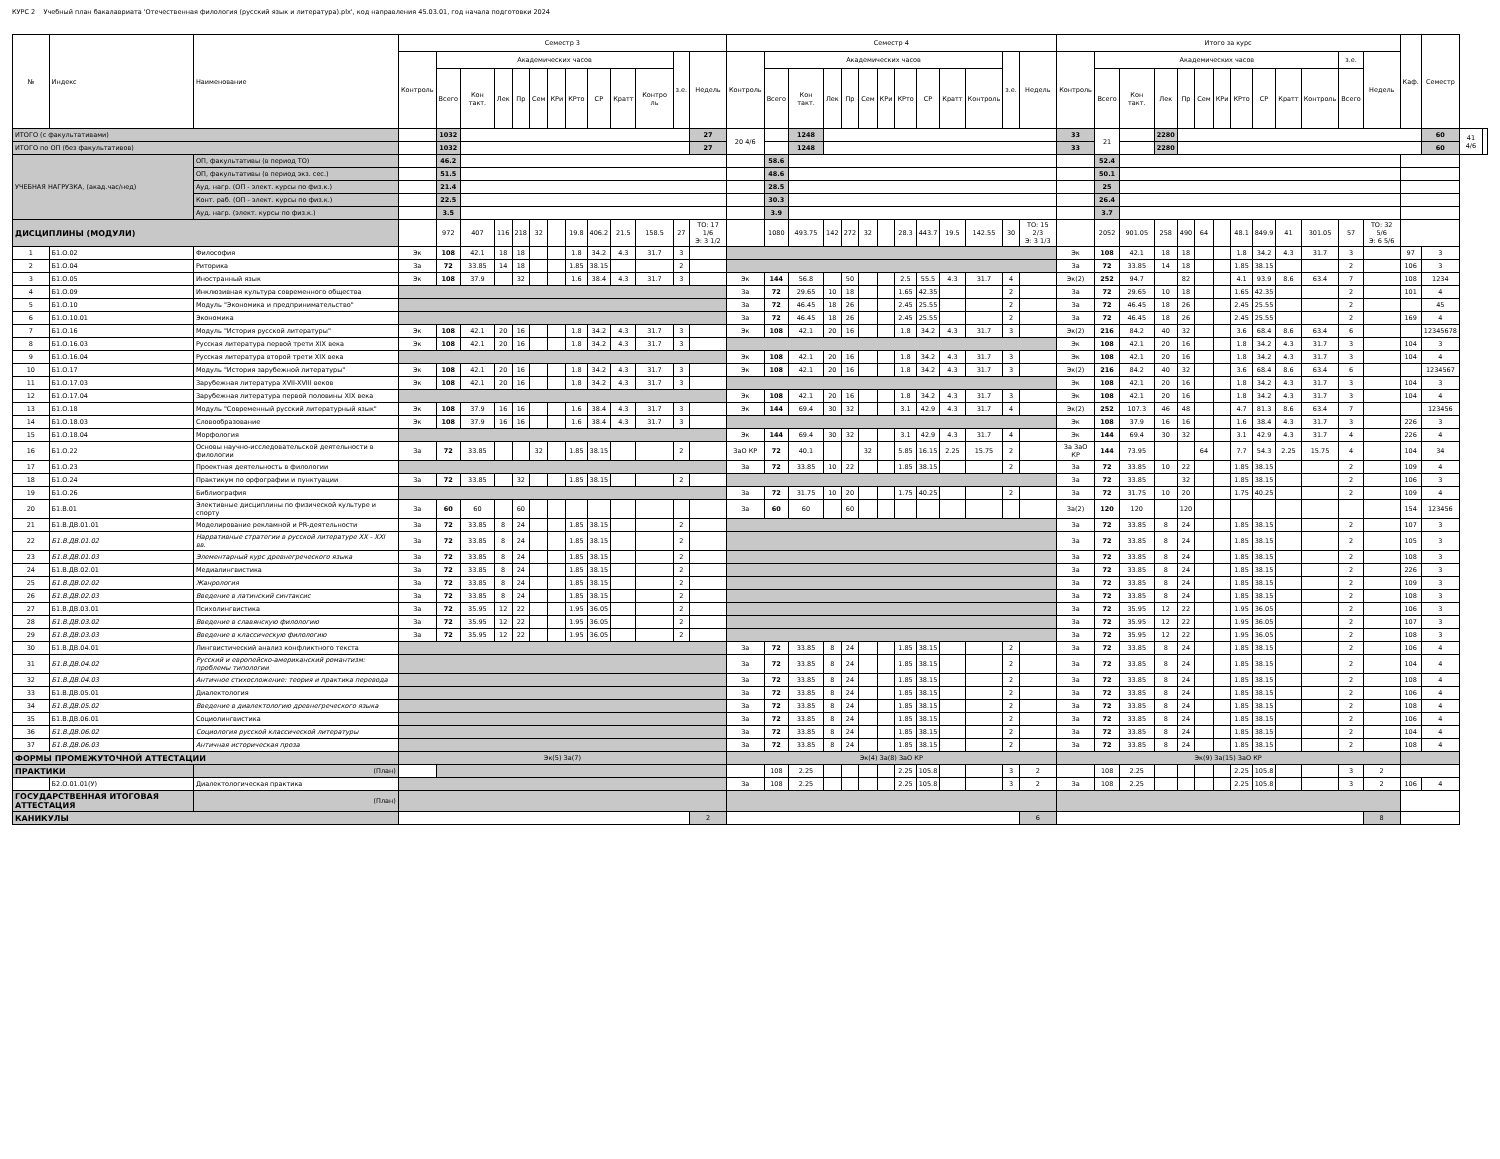КУРС 2 Учебный план бакалавриата 'Отечественная филология (русский язык и литература).plx', код направления 45.03.01, год начала подготовки 2024
| № | Индекс | Наименование | Семестр 3 | | | | | | | | | | | | | Семестр 4 | | | | | | | | | | | | | Итого за курс | | | | | | | | | | | | | Каф. | Семестр | | |
| --- | --- | --- | --- | --- | --- | --- | --- | --- | --- | --- | --- | --- | --- | --- | --- | --- | --- | --- | --- | --- | --- | --- | --- | --- | --- | --- | --- | --- | --- | --- | --- | --- | --- | --- | --- | --- | --- | --- | --- | --- | --- | --- | --- | --- | --- |
| | | | Контроль | Академических часов | | | | | | | | | | з.е. | Недель | Контроль | Академических часов | | | | | | | | | | з.е. | Недель | Контроль | Академических часов | | | | | | | | | | з.е. | Недель | | | | |
| | | | | Всего | Кон такт. | Лек | Пр | Сем | КРи | КРто | СР | Кратт | Контро ль | | | | Всего | Кон такт. | Лек | Пр | Сем | КРи | КРто | СР | Кратт | Контроль | | | | Всего | Кон такт. | Лек | Пр | Сем | КРи | КРто | СР | Кратт | Контроль | Всего | | | | | |
| ИТОГО (с факультативами) | | | | 1032 | | | | | | | | | | | 27 | 20 4/6 | | 1248 | | | | | | | | | | | 33 | 21 | | 2280 | | | | | | | | | | | 60 | 41 4/6 | |
| ИТОГО по ОП (без факультативов) | | | | 1032 | | | | | | | | | | | 27 | | | 1248 | | | | | | | | | | | 33 | | | 2280 | | | | | | | | | | | 60 | | |
| УЧЕБНАЯ НАГРУЗКА, (акад.час/нед) | | ОП, факультативы (в период ТО) | | 46.2 | | | | | | | | | | | | | 58.6 | | | | | | | | | | | | | 52.4 | | | | | | | | | | | | | | | |
| | | ОП, факультативы (в период экз. сес.) | | 51.5 | | | | | | | | | | | | | 48.6 | | | | | | | | | | | | | 50.1 | | | | | | | | | | | | | | | |
| | | Ауд. нагр. (ОП - элект. курсы по физ.к.) | | 21.4 | | | | | | | | | | | | | 28.5 | | | | | | | | | | | | | 25 | | | | | | | | | | | | | | | |
| | | Конт. раб. (ОП - элект. курсы по физ.к.) | | 22.5 | | | | | | | | | | | | | 30.3 | | | | | | | | | | | | | 26.4 | | | | | | | | | | | | | | | |
| | | Ауд. нагр. (элект. курсы по физ.к.) | | 3.5 | | | | | | | | | | | | | 3.9 | | | | | | | | | | | | | 3.7 | | | | | | | | | | | | | | | |
| ДИСЦИПЛИНЫ (МОДУЛИ) | | | | 972 | 407 | 116 | 218 | 32 | | 19.8 | 406.2 | 21.5 | 158.5 | 27 | ТО: 17 1/6 Э: 3 1/2 | | 1080 | 493.75 | 142 | 272 | 32 | | 28.3 | 443.7 | 19.5 | 142.55 | 30 | ТО: 15 2/3 Э: 3 1/3 | | 2052 | 901.05 | 258 | 490 | 64 | | 48.1 | 849.9 | 41 | 301.05 | 57 | ТО: 32 5/6 Э: 6 5/6 | | | | |
| 1 | Б1.О.02 | Философия | Эк | 108 | 42.1 | 18 | 18 | | | 1.8 | 34.2 | 4.3 | 31.7 | 3 | | | | | | | | | | | | | | | Эк | 108 | 42.1 | 18 | 18 | | | 1.8 | 34.2 | 4.3 | 31.7 | 3 | | 97 | 3 | | |
| 2 | Б1.О.04 | Риторика | За | 72 | 33.85 | 14 | 18 | | | 1.85 | 38.15 | | | 2 | | | | | | | | | | | | | | | За | 72 | 33.85 | 14 | 18 | | | 1.85 | 38.15 | | | 2 | | 106 | 3 | | |
| 3 | Б1.О.05 | Иностранный язык | Эк | 108 | 37.9 | | 32 | | | 1.6 | 38.4 | 4.3 | 31.7 | 3 | | Эк | 144 | 56.8 | | 50 | | | 2.5 | 55.5 | 4.3 | 31.7 | 4 | | Эк(2) | 252 | 94.7 | | 82 | | | 4.1 | 93.9 | 8.6 | 63.4 | 7 | | 108 | 1234 | | |
| 4 | Б1.О.09 | Инклюзивная культура современного общества | | | | | | | | | | | | | | За | 72 | 29.65 | 10 | 18 | | | 1.65 | 42.35 | | | 2 | | За | 72 | 29.65 | 10 | 18 | | | 1.65 | 42.35 | | | 2 | | 101 | 4 | | |
| 5 | Б1.О.10 | Модуль "Экономика и предпринимательство" | | | | | | | | | | | | | | За | 72 | 46.45 | 18 | 26 | | | 2.45 | 25.55 | | | 2 | | За | 72 | 46.45 | 18 | 26 | | | 2.45 | 25.55 | | | 2 | | | 45 | | |
| 6 | Б1.О.10.01 | Экономика | | | | | | | | | | | | | | За | 72 | 46.45 | 18 | 26 | | | 2.45 | 25.55 | | | 2 | | За | 72 | 46.45 | 18 | 26 | | | 2.45 | 25.55 | | | 2 | | 169 | 4 | | |
| 7 | Б1.О.16 | Модуль "История русской литературы" | Эк | 108 | 42.1 | 20 | 16 | | | 1.8 | 34.2 | 4.3 | 31.7 | 3 | | Эк | 108 | 42.1 | 20 | 16 | | | 1.8 | 34.2 | 4.3 | 31.7 | 3 | | Эк(2) | 216 | 84.2 | 40 | 32 | | | 3.6 | 68.4 | 8.6 | 63.4 | 6 | | | 12345678 | | |
| 8 | Б1.О.16.03 | Русская литература первой трети XIX века | Эк | 108 | 42.1 | 20 | 16 | | | 1.8 | 34.2 | 4.3 | 31.7 | 3 | | | | | | | | | | | | | | | Эк | 108 | 42.1 | 20 | 16 | | | 1.8 | 34.2 | 4.3 | 31.7 | 3 | | 104 | 3 | | |
| 9 | Б1.О.16.04 | Русская литература второй трети XIX века | | | | | | | | | | | | | | Эк | 108 | 42.1 | 20 | 16 | | | 1.8 | 34.2 | 4.3 | 31.7 | 3 | | Эк | 108 | 42.1 | 20 | 16 | | | 1.8 | 34.2 | 4.3 | 31.7 | 3 | | 104 | 4 | | |
| 10 | Б1.О.17 | Модуль "История зарубежной литературы" | Эк | 108 | 42.1 | 20 | 16 | | | 1.8 | 34.2 | 4.3 | 31.7 | 3 | | Эк | 108 | 42.1 | 20 | 16 | | | 1.8 | 34.2 | 4.3 | 31.7 | 3 | | Эк(2) | 216 | 84.2 | 40 | 32 | | | 3.6 | 68.4 | 8.6 | 63.4 | 6 | | | 1234567 | | |
| 11 | Б1.О.17.03 | Зарубежная литература XVII-XVIII веков | Эк | 108 | 42.1 | 20 | 16 | | | 1.8 | 34.2 | 4.3 | 31.7 | 3 | | | | | | | | | | | | | | | Эк | 108 | 42.1 | 20 | 16 | | | 1.8 | 34.2 | 4.3 | 31.7 | 3 | | 104 | 3 | | |
| 12 | Б1.О.17.04 | Зарубежная литература первой половины XIX века | | | | | | | | | | | | | | Эк | 108 | 42.1 | 20 | 16 | | | 1.8 | 34.2 | 4.3 | 31.7 | 3 | | Эк | 108 | 42.1 | 20 | 16 | | | 1.8 | 34.2 | 4.3 | 31.7 | 3 | | 104 | 4 | | |
| 13 | Б1.О.18 | Модуль "Современный русский литературный язык" | Эк | 108 | 37.9 | 16 | 16 | | | 1.6 | 38.4 | 4.3 | 31.7 | 3 | | Эк | 144 | 69.4 | 30 | 32 | | | 3.1 | 42.9 | 4.3 | 31.7 | 4 | | Эк(2) | 252 | 107.3 | 46 | 48 | | | 4.7 | 81.3 | 8.6 | 63.4 | 7 | | | 123456 | | |
| 14 | Б1.О.18.03 | Словообразование | Эк | 108 | 37.9 | 16 | 16 | | | 1.6 | 38.4 | 4.3 | 31.7 | 3 | | | | | | | | | | | | | | | Эк | 108 | 37.9 | 16 | 16 | | | 1.6 | 38.4 | 4.3 | 31.7 | 3 | | 226 | 3 | | |
| 15 | Б1.О.18.04 | Морфология | | | | | | | | | | | | | | Эк | 144 | 69.4 | 30 | 32 | | | 3.1 | 42.9 | 4.3 | 31.7 | 4 | | Эк | 144 | 69.4 | 30 | 32 | | | 3.1 | 42.9 | 4.3 | 31.7 | 4 | | 226 | 4 | | |
| 16 | Б1.О.22 | Основы научно-исследовательской деятельности в филологии | За | 72 | 33.85 | | | 32 | | 1.85 | 38.15 | | | 2 | | ЗаО КР | 72 | 40.1 | | | 32 | | 5.85 | 16.15 | 2.25 | 15.75 | 2 | | За ЗаО КР | 144 | 73.95 | | | 64 | | 7.7 | 54.3 | 2.25 | 15.75 | 4 | | 104 | 34 | | |
| 17 | Б1.О.23 | Проектная деятельность в филологии | | | | | | | | | | | | | | За | 72 | 33.85 | 10 | 22 | | | 1.85 | 38.15 | | | 2 | | За | 72 | 33.85 | 10 | 22 | | | 1.85 | 38.15 | | | 2 | | 109 | 4 | | |
| 18 | Б1.О.24 | Практикум по орфографии и пунктуации | За | 72 | 33.85 | | 32 | | | 1.85 | 38.15 | | | 2 | | | | | | | | | | | | | | | За | 72 | 33.85 | | 32 | | | 1.85 | 38.15 | | | 2 | | 106 | 3 | | |
| 19 | Б1.О.26 | Библиография | | | | | | | | | | | | | | За | 72 | 31.75 | 10 | 20 | | | 1.75 | 40.25 | | | 2 | | За | 72 | 31.75 | 10 | 20 | | | 1.75 | 40.25 | | | 2 | | 109 | 4 | | |
| 20 | Б1.В.01 | Элективные дисциплины по физической культуре и спорту | За | 60 | 60 | | 60 | | | | | | | | | За | 60 | 60 | | 60 | | | | | | | | | За(2) | 120 | 120 | | 120 | | | | | | | | | 154 | 123456 | | |
| 21 | Б1.В.ДВ.01.01 | Моделирование рекламной и PR-деятельности | За | 72 | 33.85 | 8 | 24 | | | 1.85 | 38.15 | | | 2 | | | | | | | | | | | | | | | За | 72 | 33.85 | 8 | 24 | | | 1.85 | 38.15 | | | 2 | | 107 | 3 | | |
| 22 | Б1.В.ДВ.01.02 | Нарративные стратегии в русской литературе XX - XXI вв. | За | 72 | 33.85 | 8 | 24 | | | 1.85 | 38.15 | | | 2 | | | | | | | | | | | | | | | За | 72 | 33.85 | 8 | 24 | | | 1.85 | 38.15 | | | 2 | | 105 | 3 | | |
| 23 | Б1.В.ДВ.01.03 | Элементарный курс древнегреческого языка | За | 72 | 33.85 | 8 | 24 | | | 1.85 | 38.15 | | | 2 | | | | | | | | | | | | | | | За | 72 | 33.85 | 8 | 24 | | | 1.85 | 38.15 | | | 2 | | 108 | 3 | | |
| 24 | Б1.В.ДВ.02.01 | Медиалингвистика | За | 72 | 33.85 | 8 | 24 | | | 1.85 | 38.15 | | | 2 | | | | | | | | | | | | | | | За | 72 | 33.85 | 8 | 24 | | | 1.85 | 38.15 | | | 2 | | 226 | 3 | | |
| 25 | Б1.В.ДВ.02.02 | Жанрология | За | 72 | 33.85 | 8 | 24 | | | 1.85 | 38.15 | | | 2 | | | | | | | | | | | | | | | За | 72 | 33.85 | 8 | 24 | | | 1.85 | 38.15 | | | 2 | | 109 | 3 | | |
| 26 | Б1.В.ДВ.02.03 | Введение в латинский синтаксис | За | 72 | 33.85 | 8 | 24 | | | 1.85 | 38.15 | | | 2 | | | | | | | | | | | | | | | За | 72 | 33.85 | 8 | 24 | | | 1.85 | 38.15 | | | 2 | | 108 | 3 | | |
| 27 | Б1.В.ДВ.03.01 | Психолингвистика | За | 72 | 35.95 | 12 | 22 | | | 1.95 | 36.05 | | | 2 | | | | | | | | | | | | | | | За | 72 | 35.95 | 12 | 22 | | | 1.95 | 36.05 | | | 2 | | 106 | 3 | | |
| 28 | Б1.В.ДВ.03.02 | Введение в славянскую филологию | За | 72 | 35.95 | 12 | 22 | | | 1.95 | 36.05 | | | 2 | | | | | | | | | | | | | | | За | 72 | 35.95 | 12 | 22 | | | 1.95 | 36.05 | | | 2 | | 107 | 3 | | |
| 29 | Б1.В.ДВ.03.03 | Введение в классическую филологию | За | 72 | 35.95 | 12 | 22 | | | 1.95 | 36.05 | | | 2 | | | | | | | | | | | | | | | За | 72 | 35.95 | 12 | 22 | | | 1.95 | 36.05 | | | 2 | | 108 | 3 | | |
| 30 | Б1.В.ДВ.04.01 | Лингвистический анализ конфликтного текста | | | | | | | | | | | | | | За | 72 | 33.85 | 8 | 24 | | | 1.85 | 38.15 | | | 2 | | За | 72 | 33.85 | 8 | 24 | | | 1.85 | 38.15 | | | 2 | | 106 | 4 | | |
| 31 | Б1.В.ДВ.04.02 | Русский и европейско-американский романтизм: проблемы типологии | | | | | | | | | | | | | | За | 72 | 33.85 | 8 | 24 | | | 1.85 | 38.15 | | | 2 | | За | 72 | 33.85 | 8 | 24 | | | 1.85 | 38.15 | | | 2 | | 104 | 4 | | |
| 32 | Б1.В.ДВ.04.03 | Античное стихосложение: теория и практика перевода | | | | | | | | | | | | | | За | 72 | 33.85 | 8 | 24 | | | 1.85 | 38.15 | | | 2 | | За | 72 | 33.85 | 8 | 24 | | | 1.85 | 38.15 | | | 2 | | 108 | 4 | | |
| 33 | Б1.В.ДВ.05.01 | Диалектология | | | | | | | | | | | | | | За | 72 | 33.85 | 8 | 24 | | | 1.85 | 38.15 | | | 2 | | За | 72 | 33.85 | 8 | 24 | | | 1.85 | 38.15 | | | 2 | | 106 | 4 | | |
| 34 | Б1.В.ДВ.05.02 | Введение в диалектологию древнегреческого языка | | | | | | | | | | | | | | За | 72 | 33.85 | 8 | 24 | | | 1.85 | 38.15 | | | 2 | | За | 72 | 33.85 | 8 | 24 | | | 1.85 | 38.15 | | | 2 | | 108 | 4 | | |
| 35 | Б1.В.ДВ.06.01 | Социолингвистика | | | | | | | | | | | | | | За | 72 | 33.85 | 8 | 24 | | | 1.85 | 38.15 | | | 2 | | За | 72 | 33.85 | 8 | 24 | | | 1.85 | 38.15 | | | 2 | | 106 | 4 | | |
| 36 | Б1.В.ДВ.06.02 | Социология русской классической литературы | | | | | | | | | | | | | | За | 72 | 33.85 | 8 | 24 | | | 1.85 | 38.15 | | | 2 | | За | 72 | 33.85 | 8 | 24 | | | 1.85 | 38.15 | | | 2 | | 104 | 4 | | |
| 37 | Б1.В.ДВ.06.03 | Античная историческая проза | | | | | | | | | | | | | | За | 72 | 33.85 | 8 | 24 | | | 1.85 | 38.15 | | | 2 | | За | 72 | 33.85 | 8 | 24 | | | 1.85 | 38.15 | | | 2 | | 108 | 4 | | |
| ФОРМЫ ПРОМЕЖУТОЧНОЙ АТТЕСТАЦИИ | | | Эк(5) За(7) | | | | | | | | | | | | | Эк(4) За(8) ЗаО КР | | | | | | | | | | | | | Эк(9) За(15) ЗаО КР | | | | | | | | | | | | | | | | |
| ПРАКТИКИ | | (План) | | | | | | | | | | | | | | | 108 | 2.25 | | | | | 2.25 | 105.8 | | | 3 | 2 | | 108 | 2.25 | | | | | 2.25 | 105.8 | | | 3 | 2 | | | | |
| | Б2.О.01.01(У) | Диалектологическая практика | | | | | | | | | | | | | | За | 108 | 2.25 | | | | | 2.25 | 105.8 | | | 3 | 2 | За | 108 | 2.25 | | | | | 2.25 | 105.8 | | | 3 | 2 | 106 | 4 | | |
| ГОСУДАРСТВЕННАЯ ИТОГОВАЯ АТТЕСТАЦИЯ | | (План) | | | | | | | | | | | | | | | | | | | | | | | | | | | | | | | | | | | | | | | | | | | |
| КАНИКУЛЫ | | | | | | | | | | | | | | | 2 | | | | | | | | | | | | | 6 | | | | | | | | | | | | | 8 | | | | |